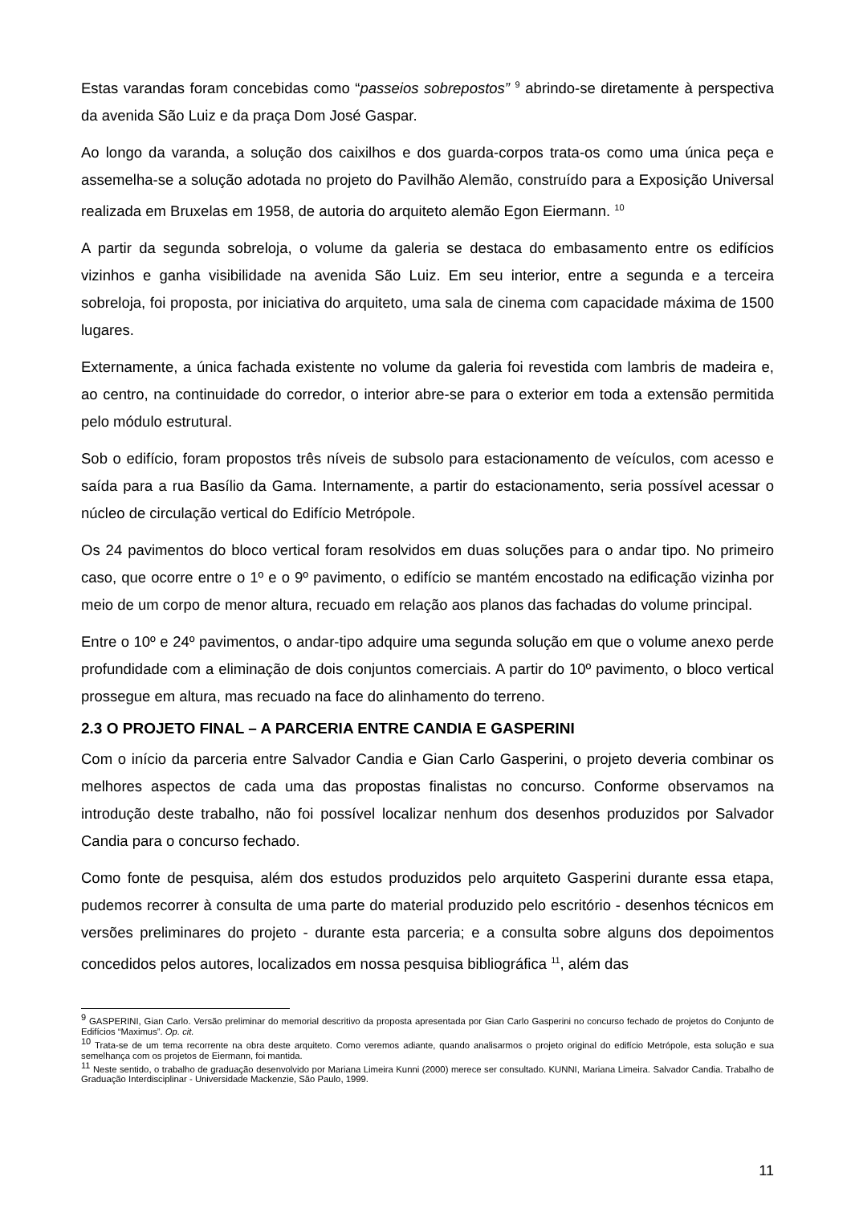Estas varandas foram concebidas como “passeios sobrepostos” <sup>9</sup> abrindo-se diretamente à perspectiva da avenida São Luiz e da praça Dom José Gaspar.
Ao longo da varanda, a solução dos caixilhos e dos guarda-corpos trata-os como uma única peça e assemelha-se a solução adotada no projeto do Pavilhão Alemão, construído para a Exposição Universal realizada em Bruxelas em 1958, de autoria do arquiteto alemão Egon Eiermann. <sup>10</sup>
A partir da segunda sobreloja, o volume da galeria se destaca do embasamento entre os edifícios vizinhos e ganha visibilidade na avenida São Luiz. Em seu interior, entre a segunda e a terceira sobreloja, foi proposta, por iniciativa do arquiteto, uma sala de cinema com capacidade máxima de 1500 lugares.
Externamente, a única fachada existente no volume da galeria foi revestida com lambris de madeira e, ao centro, na continuidade do corredor, o interior abre-se para o exterior em toda a extensão permitida pelo módulo estrutural.
Sob o edifício, foram propostos três níveis de subsolo para estacionamento de veículos, com acesso e saída para a rua Basílio da Gama. Internamente, a partir do estacionamento, seria possível acessar o núcleo de circulação vertical do Edifício Metrópole.
Os 24 pavimentos do bloco vertical foram resolvidos em duas soluções para o andar tipo. No primeiro caso, que ocorre entre o 1º e o 9º pavimento, o edifício se mantém encostado na edificação vizinha por meio de um corpo de menor altura, recuado em relação aos planos das fachadas do volume principal.
Entre o 10º e 24º pavimentos, o andar-tipo adquire uma segunda solução em que o volume anexo perde profundidade com a eliminação de dois conjuntos comerciais. A partir do 10º pavimento, o bloco vertical prossegue em altura, mas recuado na face do alinhamento do terreno.
2.3 O PROJETO FINAL – A PARCERIA ENTRE CANDIA E GASPERINI
Com o início da parceria entre Salvador Candia e Gian Carlo Gasperini, o projeto deveria combinar os melhores aspectos de cada uma das propostas finalistas no concurso. Conforme observamos na introdução deste trabalho, não foi possível localizar nenhum dos desenhos produzidos por Salvador Candia para o concurso fechado.
Como fonte de pesquisa, além dos estudos produzidos pelo arquiteto Gasperini durante essa etapa, pudemos recorrer à consulta de uma parte do material produzido pelo escritório - desenhos técnicos em versões preliminares do projeto - durante esta parceria; e a consulta sobre alguns dos depoimentos concedidos pelos autores, localizados em nossa pesquisa bibliográfica <sup>11</sup>, além das
<sup>9</sup> GASPERINI, Gian Carlo. Versão preliminar do memorial descritivo da proposta apresentada por Gian Carlo Gasperini no concurso fechado de projetos do Conjunto de Edifícios “Maximus”. Op. cit.
<sup>10</sup> Trata-se de um tema recorrente na obra deste arquiteto. Como veremos adiante, quando analisarmos o projeto original do edifício Metrópole, esta solução e sua semelhança com os projetos de Eiermann, foi mantida.
<sup>11</sup> Neste sentido, o trabalho de graduação desenvolvido por Mariana Limeira Kunni (2000) merece ser consultado. KUNNI, Mariana Limeira. Salvador Candia. Trabalho de Graduação Interdisciplinar - Universidade Mackenzie, São Paulo, 1999.
11